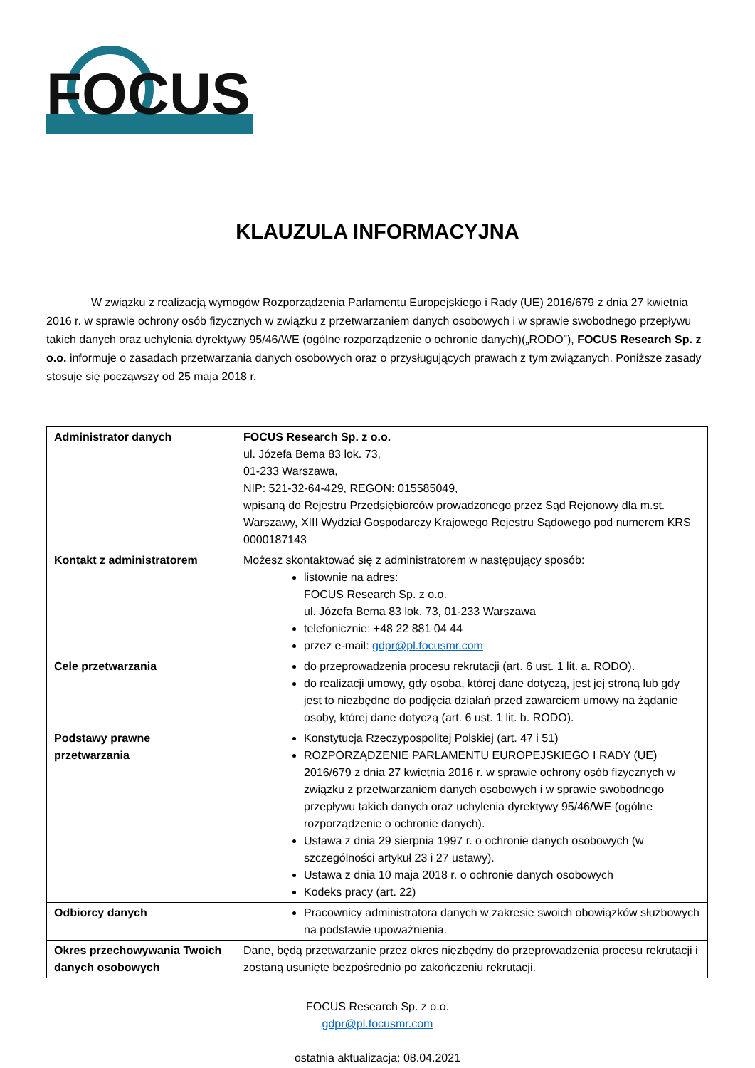FOCUS
KLAUZULA INFORMACYJNA
W związku z realizacją wymogów Rozporządzenia Parlamentu Europejskiego i Rady (UE) 2016/679 z dnia 27 kwietnia 2016 r. w sprawie ochrony osób fizycznych w związku z przetwarzaniem danych osobowych i w sprawie swobodnego przepływu takich danych oraz uchylenia dyrektywy 95/46/WE (ogólne rozporządzenie o ochronie danych)(„RODO”), FOCUS Research Sp. z o.o. informuje o zasadach przetwarzania danych osobowych oraz o przysługujących prawach z tym związanych. Poniższe zasady stosuje się począwszy od 25 maja 2018 r.
| Administrator danych | FOCUS Research Sp. z o.o. ul. Józefa Bema 83 lok. 73, 01-233 Warszawa, NIP: 521-32-64-429, REGON: 015585049, wpisaną do Rejestru Przedsiębiorców prowadzonego przez Sąd Rejonowy dla m.st. Warszawy, XIII Wydział Gospodarczy Krajowego Rejestru Sądowego pod numerem KRS 0000187143 |
| Kontakt z administratorem | Możesz skontaktować się z administratorem w następujący sposób: listownie na adres: FOCUS Research Sp. z o.o. ul. Józefa Bema 83 lok. 73, 01-233 Warszawa telefonicznie: +48 22 881 04 44 przez e-mail: gdpr@pl.focusmr.com |
| Cele przetwarzania | do przeprowadzenia procesu rekrutacji (art. 6 ust. 1 lit. a. RODO). do realizacji umowy, gdy osoba, której dane dotyczą, jest jej stroną lub gdy jest to niezbędne do podjęcia działań przed zawarciem umowy na żądanie osoby, której dane dotyczą (art. 6 ust. 1 lit. b. RODO). |
| Podstawy prawne przetwarzania | Konstytucja Rzeczypospolitej Polskiej (art. 47 i 51) ROZPORZĄDZENIE PARLAMENTU EUROPEJSKIEGO I RADY (UE) 2016/679 z dnia 27 kwietnia 2016 r. w sprawie ochrony osób fizycznych w związku z przetwarzaniem danych osobowych i w sprawie swobodnego przepływu takich danych oraz uchylenia dyrektywy 95/46/WE (ogólne rozporządzenie o ochronie danych). Ustawa z dnia 29 sierpnia 1997 r. o ochronie danych osobowych (w szczególności artykuł 23 i 27 ustawy). Ustawa z dnia 10 maja 2018 r. o ochronie danych osobowych Kodeks pracy (art. 22) |
| Odbiorcy danych | Pracownicy administratora danych w zakresie swoich obowiązków służbowych na podstawie upoważnienia. |
| Okres przechowywania Twoich danych osobowych | Dane, będą przetwarzanie przez okres niezbędny do przeprowadzenia procesu rekrutacji i zostaną usunięte bezpośrednio po zakończeniu rekrutacji. |
FOCUS Research Sp. z o.o.
gdpr@pl.focusmr.com
ostatnia aktualizacja: 08.04.2021